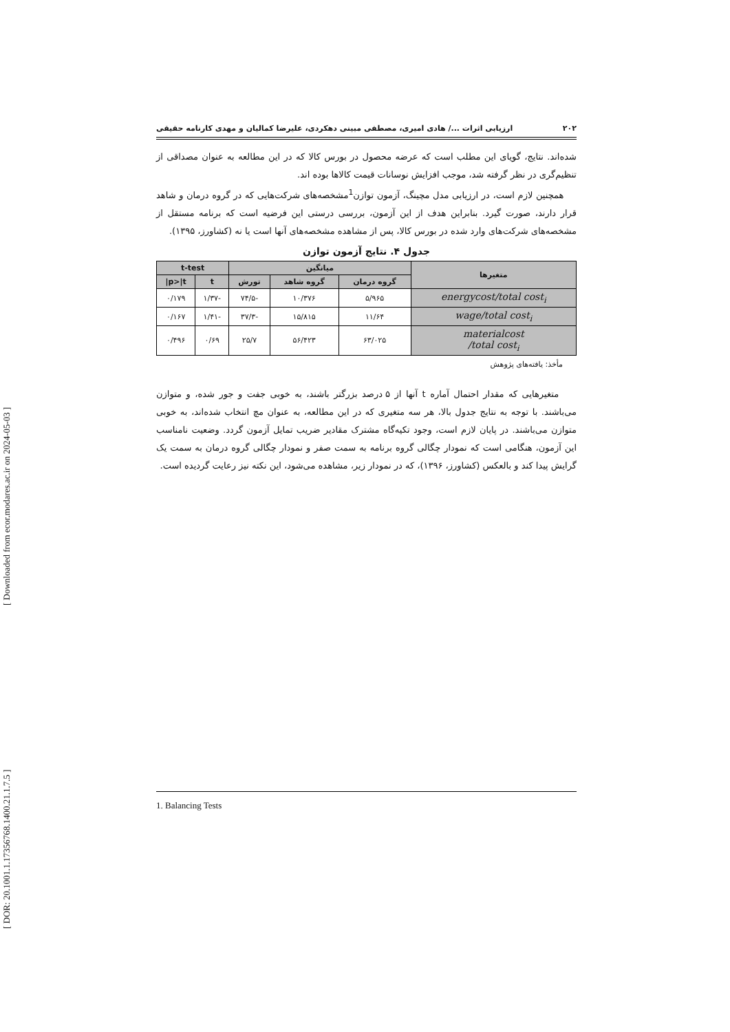[ Downloaded from ecor.modares.ac.ir on 2024-05-03 ]
[ DOR: 20.1001.1.17356768.1400.21.1.7.5 ]
۲۰۲ ارزیابی اثرات .../ هادی امیری، مصطفی مبینی دهکردی، علیرضا کمالیان و مهدی کارنامه حقیقی
شده‌اند. نتایج، گویای این مطلب است که عرضه محصول در بورس کالا که در این مطالعه به عنوان مصداقی از تنظیم‌گری در نظر گرفته شد، موجب افزایش نوسانات قیمت کالاها بوده اند.
همچنین لازم است، در ارزیابی مدل مچینگ، آزمون توازن<sup>1</sup>مشخصه‌های شرکت‌هایی که در گروه درمان و شاهد قرار دارند، صورت گیرد. بنابراین هدف از این آزمون، بررسی درستی این فرضیه است که برنامه مستقل از مشخصه‌های شرکت‌های وارد شده در بورس کالا، پس از مشاهده مشخصه‌های آنها است یا نه (کشاورز، ۱۳۹۵).
جدول ۴. نتایج آزمون توازن
| متغیرها | میانگین | | | t-test | |
| --- | --- | --- | --- | --- | --- |
| | گروه درمان | گروه شاهد | تورش | t | p>/t/ |
| energycost/total cost<sub>i</sub> | ۵/۹۶۵ | ۱۰/۳۷۶ | -۷۴/۵ | -۱/۳۷ | ۰/۱۷۹ |
| wage/total cost<sub>i</sub> | ۱۱/۶۴ | ۱۵/۸۱۵ | -۳۷/۳ | -۱/۴۱ | ۰/۱۶۷ |
| materialcost /total cost<sub>i</sub> | ۶۳/۰۲۵ | ۵۶/۴۲۳ | ۲۵/۷ | ۰/۶۹ | ۰/۴۹۶ |
مأخذ: یافته‌های پژوهش
متغیرهایی که مقدار احتمال آماره t آنها از ۵ درصد بزرگتر باشند، به خوبی جفت و جور شده، و متوازن می‌باشند. با توجه به نتایج جدول بالا، هر سه متغیری که در این مطالعه، به عنوان مچ انتخاب شده‌اند، به خوبی متوازن می‌باشند. در پایان لازم است، وجود تکیه‌گاه مشترک مقادیر ضریب تمایل آزمون گردد. وضعیت نامناسب این آزمون، هنگامی است که نمودار چگالی گروه برنامه به سمت صفر و نمودار چگالی گروه درمان به سمت یک گرایش پیدا کند و بالعکس (کشاورز، ۱۳۹۶)، که در نمودار زیر، مشاهده می‌شود، این نکته نیز رعایت گردیده است.
1. Balancing Tests